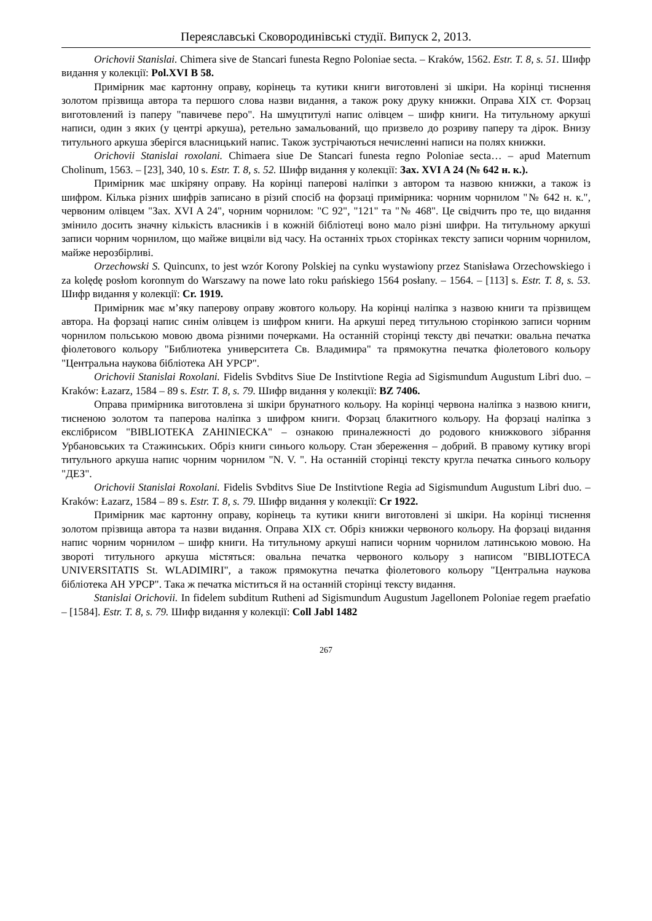Переяславські Сковородинівські студії. Випуск 2, 2013.
Orichovii Stanislai. Chimera sive de Stancari funesta Regno Poloniae secta. – Kraków, 1562. Estr. T. 8, s. 51. Шифр видання у колекції: Pol.XVI B 58.
Примірник має картонну оправу, корінець та кутики книги виготовлені зі шкіри. На корінці тиснення золотом прізвища автора та першого слова назви видання, а також року друку книжки. Оправа XIX ст. Форзац виготовлений із паперу "павичеве перо". На шмуцтитулі напис олівцем – шифр книги. На титульному аркуші написи, один з яких (у центрі аркуша), ретельно замальований, що призвело до розриву паперу та дірок. Внизу титульного аркуша зберігся власницький напис. Також зустрічаються нечисленні написи на полях книжки.
Orichovii Stanislai roxolani. Chimaera siue De Stancari funesta regno Poloniae secta… – apud Maternum Cholinum, 1563. – [23], 340, 10 s. Estr. T. 8, s. 52. Шифр видання у колекції: Зах. XVI A 24 (№ 642 н. к.).
Примірник має шкіряну оправу. На корінці паперові наліпки з автором та назвою книжки, а також із шифром. Кілька різних шифрів записано в різий спосіб на форзаці примірника: чорним чорнилом "№ 642 н. к.", червоним олівцем "Зах. XVI A 24", чорним чорнилом: "С 92", "121" та "№ 468". Це свідчить про те, що видання змінило досить значну кількість власників і в кожній бібліотеці воно мало різні шифри. На титульному аркуші записи чорним чорнилом, що майже вицвіли від часу. На останніх трьох сторінках тексту записи чорним чорнилом, майже нерозбірливі.
Orzechowski S. Quincunx, to jest wzór Korony Polskiej na cynku wystawiony przez Stanisława Orzechowskiego i za kolędę posłom koronnym do Warszawy na nowe lato roku pańskiego 1564 posłany. – 1564. – [113] s. Estr. T. 8, s. 53. Шифр видання у колекції: Cr. 1919.
Примірник має м’яку паперову оправу жовтого кольору. На корінці наліпка з назвою книги та прізвищем автора. На форзаці напис синім олівцем із шифром книги. На аркуші перед титульною сторінкою записи чорним чорнилом польською мовою двома різними почерками. На останній сторінці тексту дві печатки: овальна печатка фіолетового кольору "Библиотека университета Св. Владимира" та прямокутна печатка фіолетового кольору "Центральна наукова бібліотека АН УРСР".
Orichovii Stanislai Roxolani. Fidelis Svbditvs Siue De Institvtione Regia ad Sigismundum Augustum Libri duo. – Kraków: Łazarz, 1584 – 89 s. Estr. T. 8, s. 79. Шифр видання у колекції: BZ 7406.
Оправа примірника виготовлена зі шкіри брунатного кольору. На корінці червона наліпка з назвою книги, тисненою золотом та паперова наліпка з шифром книги. Форзац блакитного кольору. На форзаці наліпка з екслібрисом "BIBLIOTEKA ZAHINIECKA" – ознакою приналежності до родового книжкового зібрання Урбановських та Стажинських. Обріз книги синього кольору. Стан збереження – добрий. В правому кутику вгорі титульного аркуша напис чорним чорнилом "N. V. ". На останній сторінці тексту кругла печатка синього кольору "ДЕЗ".
Orichovii Stanislai Roxolani. Fidelis Svbditvs Siue De Institvtione Regia ad Sigismundum Augustum Libri duo. – Kraków: Łazarz, 1584 – 89 s. Estr. T. 8, s. 79. Шифр видання у колекції: Cr 1922.
Примірник має картонну оправу, корінець та кутики книги виготовлені зі шкіри. На корінці тиснення золотом прізвища автора та назви видання. Оправа XIX ст. Обріз книжки червоного кольору. На форзаці видання напис чорним чорнилом – шифр книги. На титульному аркуші написи чорним чорнилом латинською мовою. На звороті титульного аркуша містяться: овальна печатка червоного кольору з написом "BIBLIOTECA UNIVERSITATIS St. WLADIMIRI", а також прямокутна печатка фіолетового кольору "Центральна наукова бібліотека АН УРСР". Така ж печатка міститься й на останній сторінці тексту видання.
Stanislai Orichovii. In fidelem subditum Rutheni ad Sigismundum Augustum Jagellonem Poloniae regem praefatio – [1584]. Estr. T. 8, s. 79. Шифр видання у колекції: Coll Jabl 1482
267